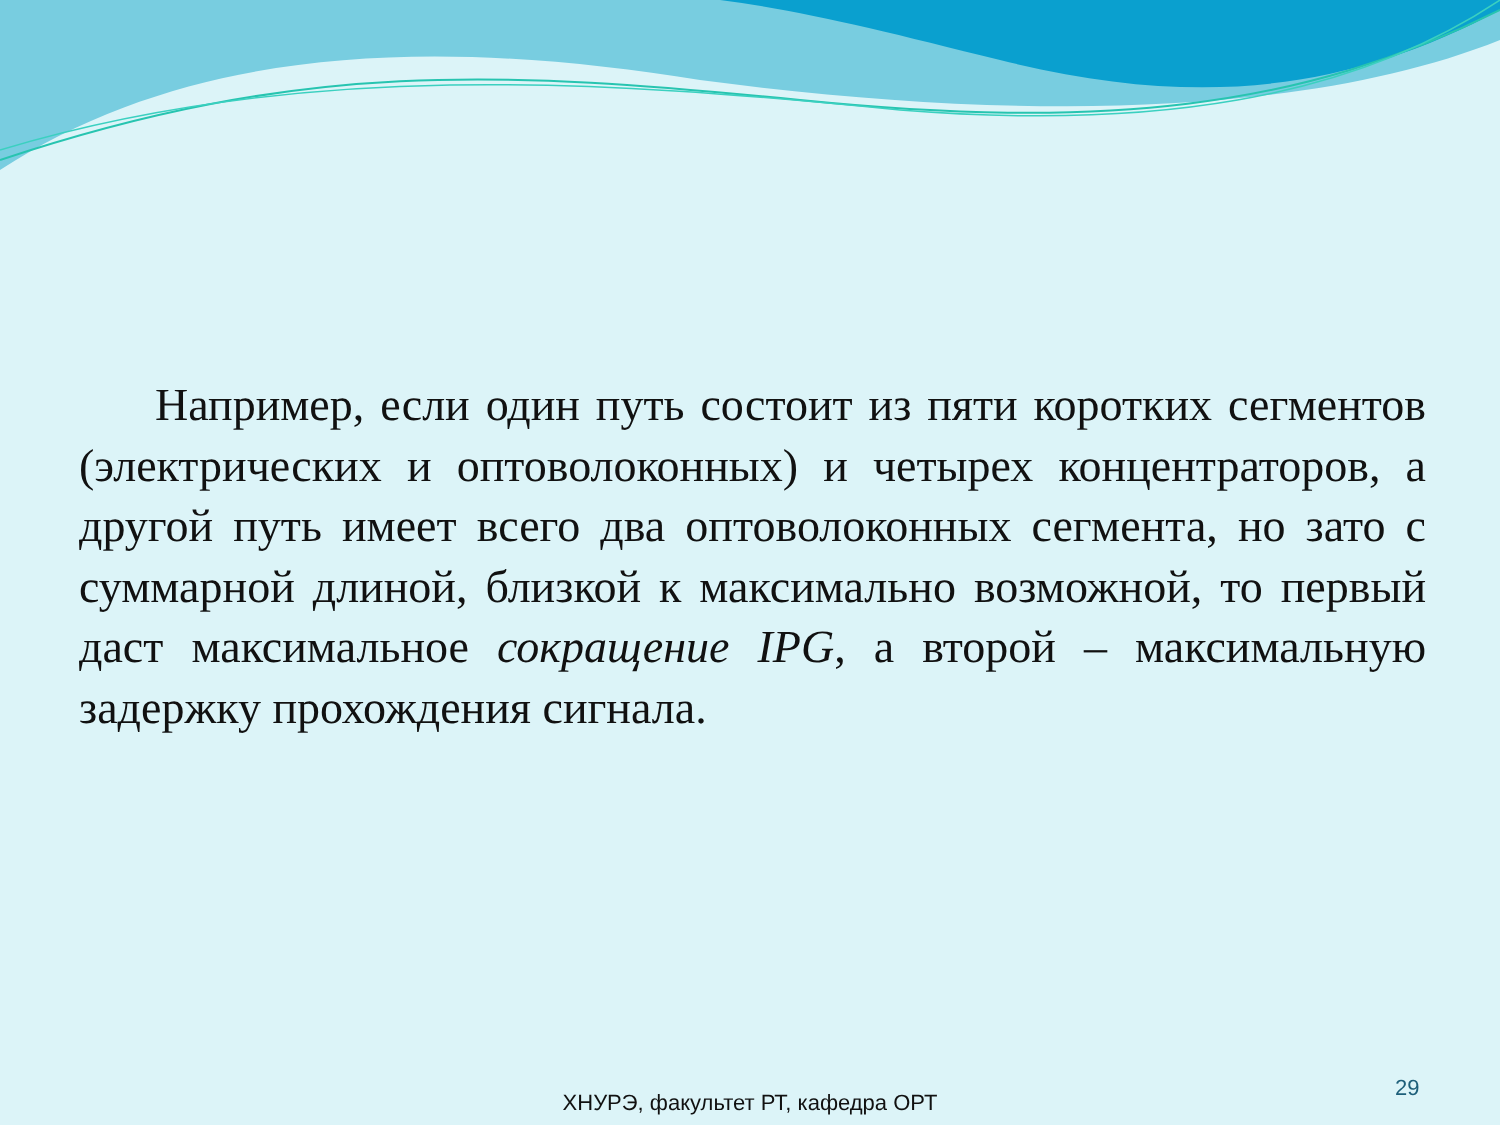Например, если один путь состоит из пяти коротких сегментов (электрических и оптоволоконных) и четырех концентраторов, а другой путь имеет всего два оптоволоконных сегмента, но зато с суммарной длиной, близкой к максимально возможной, то первый даст максимальное сокращение IPG, а второй – максимальную задержку прохождения сигнала.
29
ХНУРЭ, факультет РТ, кафедра ОРТ